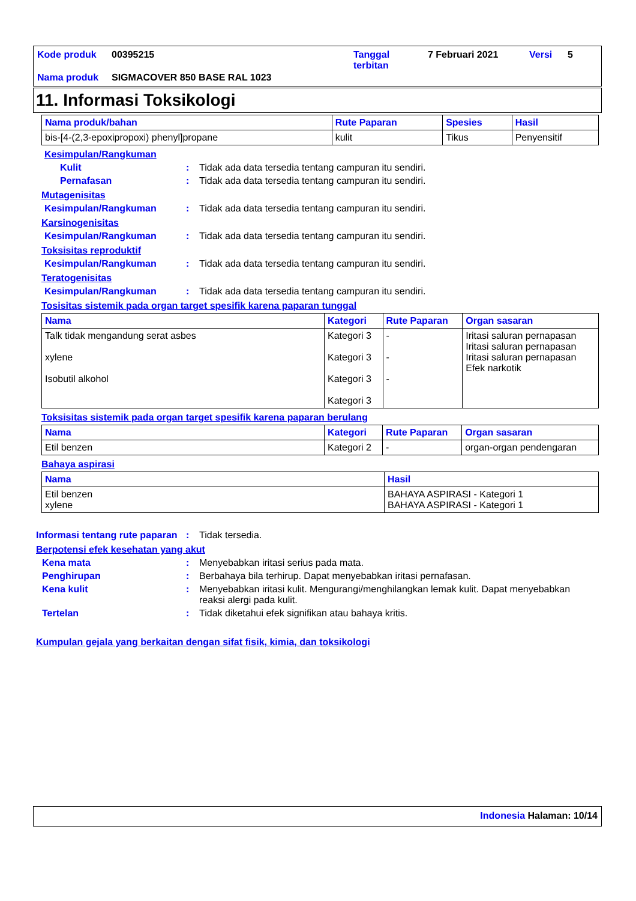| Kode produk | 00395215 | Tanggal terbitan | 7 Februari 2021 | Versi | 5 |
| Nama produk | SIGMACOVER 850 BASE RAL 1023 | | | | |
11. Informasi Toksikologi
| Nama produk/bahan | Rute Paparan | Spesies | Hasil |
| --- | --- | --- | --- |
| bis-[4-(2,3-epoxipropoxi) phenyl]propane | kulit | Tikus | Penyensitif |
Kesimpulan/Rangkuman
Kulit : Tidak ada data tersedia tentang campuran itu sendiri.
Pernafasan : Tidak ada data tersedia tentang campuran itu sendiri.
Mutagenisitas
Kesimpulan/Rangkuman : Tidak ada data tersedia tentang campuran itu sendiri.
Karsinogenisitas
Kesimpulan/Rangkuman : Tidak ada data tersedia tentang campuran itu sendiri.
Toksisitas reproduktif
Kesimpulan/Rangkuman : Tidak ada data tersedia tentang campuran itu sendiri.
Teratogenisitas
Kesimpulan/Rangkuman : Tidak ada data tersedia tentang campuran itu sendiri.
Tosisitas sistemik pada organ target spesifik karena paparan tunggal
| Nama | Kategori | Rute Paparan | Organ sasaran |
| --- | --- | --- | --- |
| Talk tidak mengandung serat asbes xylene Isobutil alkohol | Kategori 3 Kategori 3 Kategori 3 Kategori 3 | - - - | Iritasi saluran pernapasan Iritasi saluran pernapasan Iritasi saluran pernapasan Efek narkotik |
Toksisitas sistemik pada organ target spesifik karena paparan berulang
| Nama | Kategori | Rute Paparan | Organ sasaran |
| --- | --- | --- | --- |
| Etil benzen | Kategori 2 | - | organ-organ pendengaran |
Bahaya aspirasi
| Nama | Hasil |
| --- | --- |
| Etil benzen xylene | BAHAYA ASPIRASI - Kategori 1 BAHAYA ASPIRASI - Kategori 1 |
Informasi tentang rute paparan
: Tidak tersedia.
Berpotensi efek kesehatan yang akut
Kena mata : Menyebabkan iritasi serius pada mata.
Penghirupan : Berbahaya bila terhirup. Dapat menyebabkan iritasi pernafasan.
Kena kulit : Menyebabkan iritasi kulit. Mengurangi/menghilangkan lemak kulit. Dapat menyebabkan reaksi alergi pada kulit.
Tertelan : Tidak diketahui efek signifikan atau bahaya kritis.
Kumpulan gejala yang berkaitan dengan sifat fisik, kimia, dan toksikologi
Indonesia Halaman: 10/14